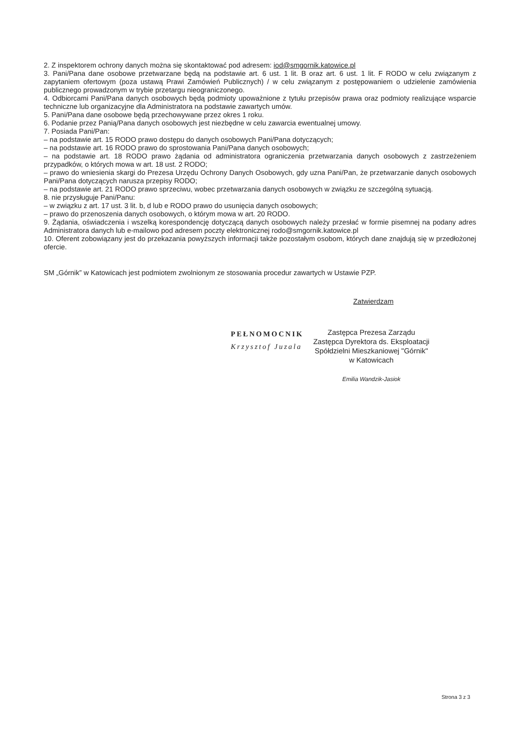2. Z inspektorem ochrony danych można się skontaktować pod adresem: iod@smgornik.katowice.pl
3. Pani/Pana dane osobowe przetwarzane będą na podstawie art. 6 ust. 1 lit. B oraz art. 6 ust. 1 lit. F RODO w celu związanym z zapytaniem ofertowym (poza ustawą Prawi Zamówień Publicznych) / w celu związanym z postępowaniem o udzielenie zamówienia publicznego prowadzonym w trybie przetargu nieograniczonego.
4. Odbiorcami Pani/Pana danych osobowych będą podmioty upoważnione z tytułu przepisów prawa oraz podmioty realizujące wsparcie techniczne lub organizacyjne dla Administratora na podstawie zawartych umów.
5. Pani/Pana dane osobowe będą przechowywane przez okres 1 roku.
6. Podanie przez Panią/Pana danych osobowych jest niezbędne w celu zawarcia ewentualnej umowy.
7. Posiada Pani/Pan:
– na podstawie art. 15 RODO prawo dostępu do danych osobowych Pani/Pana dotyczących;
– na podstawie art. 16 RODO prawo do sprostowania Pani/Pana danych osobowych;
– na podstawie art. 18 RODO prawo żądania od administratora ograniczenia przetwarzania danych osobowych z zastrzeżeniem przypadków, o których mowa w art. 18 ust. 2 RODO;
– prawo do wniesienia skargi do Prezesa Urzędu Ochrony Danych Osobowych, gdy uzna Pani/Pan, że przetwarzanie danych osobowych Pani/Pana dotyczących narusza przepisy RODO;
– na podstawie art. 21 RODO prawo sprzeciwu, wobec przetwarzania danych osobowych w związku ze szczególną sytuacją.
8. nie przysługuje Pani/Panu:
– w związku z art. 17 ust. 3 lit. b, d lub e RODO prawo do usunięcia danych osobowych;
– prawo do przenoszenia danych osobowych, o którym mowa w art. 20 RODO.
9. Żądania, oświadczenia i wszelką korespondencję dotyczącą danych osobowych należy przesłać w formie pisemnej na podany adres Administratora danych lub e-mailowo pod adresem poczty elektronicznej rodo@smgornik.katowice.pl
10. Oferent zobowiązany jest do przekazania powyższych informacji także pozostałym osobom, których dane znajdują się w przedłożonej ofercie.
SM „Górnik” w Katowicach jest podmiotem zwolnionym ze stosowania procedur zawartych w Ustawie PZP.
Zatwierdzam
PEŁNOMOCNIK
Krzysztof Juzala
Zastępca Prezesa Zarządu
Zastępca Dyrektora ds. Eksploatacji
Spółdzielni Mieszkaniowej "Górnik"
w Katowicach
Emilia Wandzik-Jasiok
Strona 3 z 3